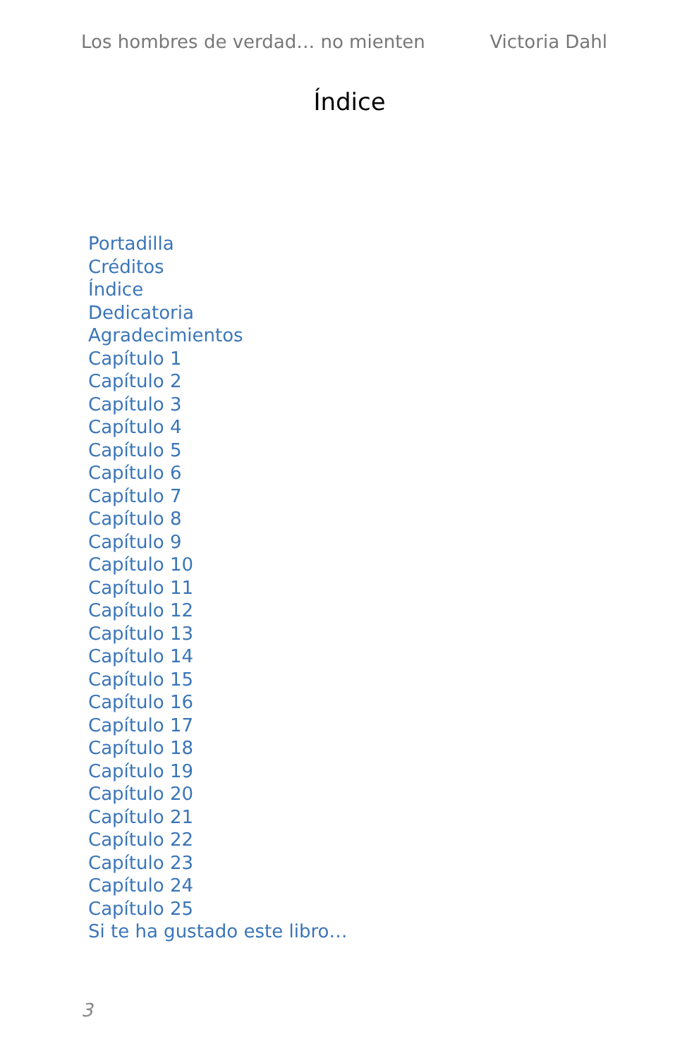Los hombres de verdad… no mienten Victoria Dahl
Índice
Portadilla
Créditos
Índice
Dedicatoria
Agradecimientos
Capítulo 1
Capítulo 2
Capítulo 3
Capítulo 4
Capítulo 5
Capítulo 6
Capítulo 7
Capítulo 8
Capítulo 9
Capítulo 10
Capítulo 11
Capítulo 12
Capítulo 13
Capítulo 14
Capítulo 15
Capítulo 16
Capítulo 17
Capítulo 18
Capítulo 19
Capítulo 20
Capítulo 21
Capítulo 22
Capítulo 23
Capítulo 24
Capítulo 25
Si te ha gustado este libro…
3